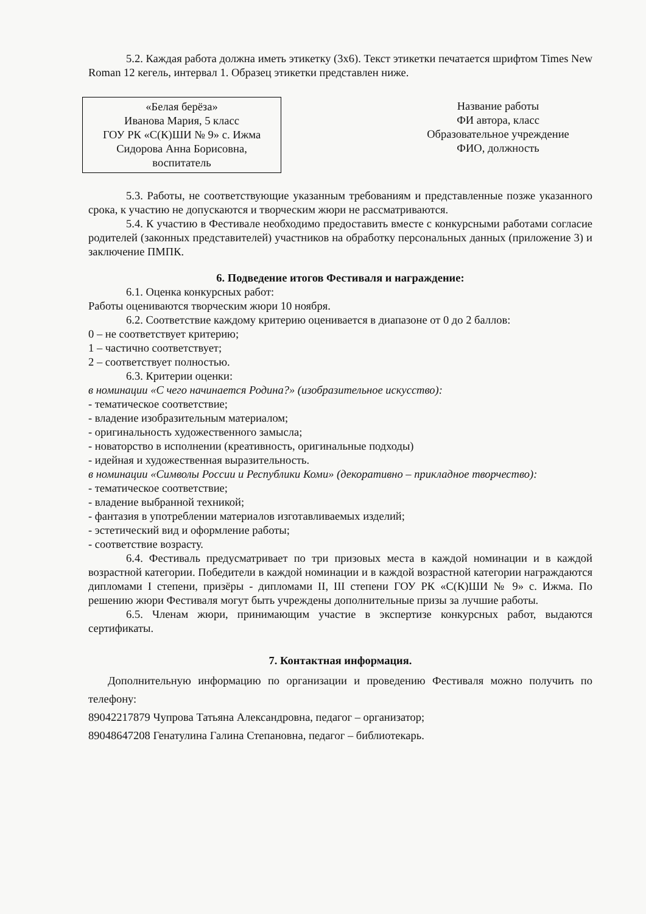5.2. Каждая работа должна иметь этикетку (3х6). Текст этикетки печатается шрифтом Times New Roman 12 кегель, интервал 1. Образец этикетки представлен ниже.
«Белая берёза»
Иванова Мария, 5 класс
ГОУ РК «С(К)ШИ № 9» с. Ижма
Сидорова Анна Борисовна,
воспитатель
Название работы
ФИ автора, класс
Образовательное учреждение
ФИО, должность
5.3. Работы, не соответствующие указанным требованиям и представленные позже указанного срока, к участию не допускаются и творческим жюри не рассматриваются.
5.4. К участию в Фестивале необходимо предоставить вместе с конкурсными работами согласие родителей (законных представителей) участников на обработку персональных данных (приложение 3) и заключение ПМПК.
6. Подведение итогов Фестиваля и награждение:
6.1. Оценка конкурсных работ:
Работы оцениваются творческим жюри 10 ноября.
6.2. Соответствие каждому критерию оценивается в диапазоне от 0 до 2 баллов:
0 – не соответствует критерию;
1 – частично соответствует;
2 – соответствует полностью.
6.3. Критерии оценки:
в номинации «С чего начинается Родина?» (изобразительное искусство):
- тематическое соответствие;
- владение изобразительным материалом;
- оригинальность художественного замысла;
- новаторство в исполнении (креативность, оригинальные подходы)
- идейная и художественная выразительность.
в номинации «Символы России и Республики Коми» (декоративно – прикладное творчество):
- тематическое соответствие;
- владение выбранной техникой;
- фантазия в употреблении материалов изготавливаемых изделий;
- эстетический вид и оформление работы;
- соответствие возрасту.
6.4. Фестиваль предусматривает по три призовых места в каждой номинации и в каждой возрастной категории. Победители в каждой номинации и в каждой возрастной категории награждаются дипломами I степени, призёры - дипломами II, III степени ГОУ РК «С(К)ШИ № 9» с. Ижма. По решению жюри Фестиваля могут быть учреждены дополнительные призы за лучшие работы.
6.5. Членам жюри, принимающим участие в экспертизе конкурсных работ, выдаются сертификаты.
7. Контактная информация.
Дополнительную информацию по организации и проведению Фестиваля можно получить по телефону:
89042217879 Чупрова Татьяна Александровна, педагог – организатор;
89048647208 Генатулина Галина Степановна, педагог – библиотекарь.